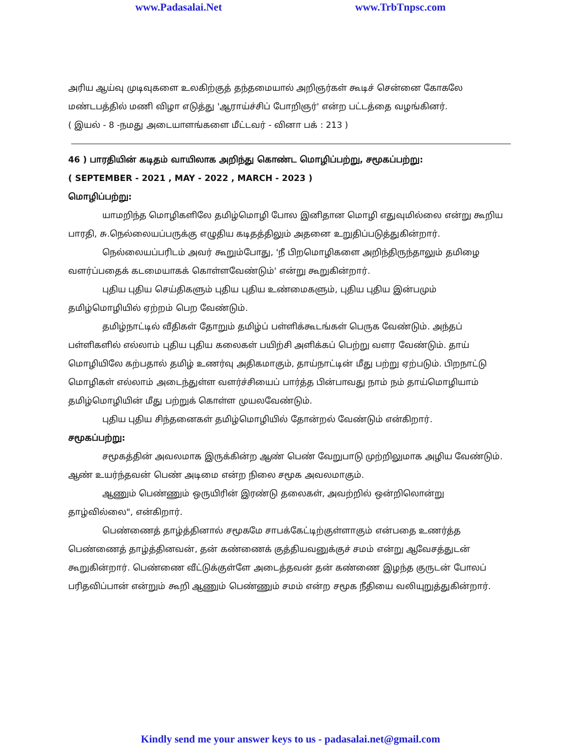www.Padasalai.Net www.TrbTnpsc.com
அரிய ஆய்வு முடிவுகளை உலகிற்குத் தந்தமையால் அறிஞர்கள் கூடிச் சென்னை கோகலே மண்டபத்தில் மணி விழா எடுத்து 'ஆராய்ச்சிப் போறிஞர்' என்ற பட்டத்தை வழங்கினர்.
( இயல் - 8 -நமது அடையாளங்களை மீட்டவர் - வினா பக் : 213 )
46 ) பாரதியின் கடிதம் வாயிலாக அறிந்து கொண்ட மொழிப்பற்று, சமூகப்பற்று:
( SEPTEMBER - 2021 , MAY - 2022 , MARCH - 2023 )
மொழிப்பற்று:
யாமறிந்த மொழிகளிலே தமிழ்மொழி போல இனிதான மொழி எதுவுமில்லை என்று கூறிய பாரதி, சு.நெல்லையப்பருக்கு எழுதிய கடிதத்திலும் அதனை உறுதிப்படுத்துகின்றார்.
நெல்லையப்பரிடம் அவர் கூறும்போது, 'நீ பிறமொழிகளை அறிந்திருந்தாலும் தமிழை வளர்ப்பதைக் கடமையாகக் கொள்ளவேண்டும்' என்று கூறுகின்றார்.
புதிய புதிய செய்திகளும் புதிய புதிய உண்மைகளும், புதிய புதிய இன்பமும் தமிழ்மொழியில் ஏற்றம் பெற வேண்டும்.
தமிழ்நாட்டில் வீதிகள் தோறும் தமிழ்ப் பள்ளிக்கூடங்கள் பெருக வேண்டும். அந்தப் பள்ளிகளில் எல்லாம் புதிய புதிய கலைகள் பயிற்சி அளிக்கப் பெற்று வளர வேண்டும். தாய் மொழியிலே கற்பதால் தமிழ் உணர்வு அதிகமாகும், தாய்நாட்டின் மீது பற்று ஏற்படும். பிறநாட்டு மொழிகள் எல்லாம் அடைந்துள்ள வளர்ச்சியைப் பார்த்த பின்பாவது நாம் நம் தாய்மொழியாம் தமிழ்மொழியின் மீது பற்றுக் கொள்ள முயலவேண்டும்.
புதிய புதிய சிந்தனைகள் தமிழ்மொழியில் தோன்றல் வேண்டும் என்கிறார்.
சமூகப்பற்று:
சமூகத்தின் அவலமாக இருக்கின்ற ஆண் பெண் வேறுபாடு முற்றிலுமாக அழிய வேண்டும். ஆண் உயர்ந்தவன் பெண் அடிமை என்ற நிலை சமூக அவலமாகும்.
ஆணும் பெண்ணும் ஒருயிரின் இரண்டு தலைகள், அவற்றில் ஒன்றிலொன்று தாழ்வில்லை", என்கிறார்.
பெண்ணைத் தாழ்த்தினால் சமூகமே சாபக்கேட்டிற்குள்ளாகும் என்பதை உணர்த்த பெண்ணைத் தாழ்த்தினவன், தன் கண்ணைக் குத்தியவனுக்குச் சமம் என்று ஆவேசத்துடன் கூறுகின்றார். பெண்ணை வீட்டுக்குள்ளே அடைத்தவன் தன் கண்ணை இழந்த குருடன் போலப் பரிதவிப்பான் என்றும் கூறி ஆணும் பெண்ணும் சமம் என்ற சமூக நீதியை வலியுறுத்துகின்றார்.
Kindly send me your answer keys to us - padasalai.net@gmail.com